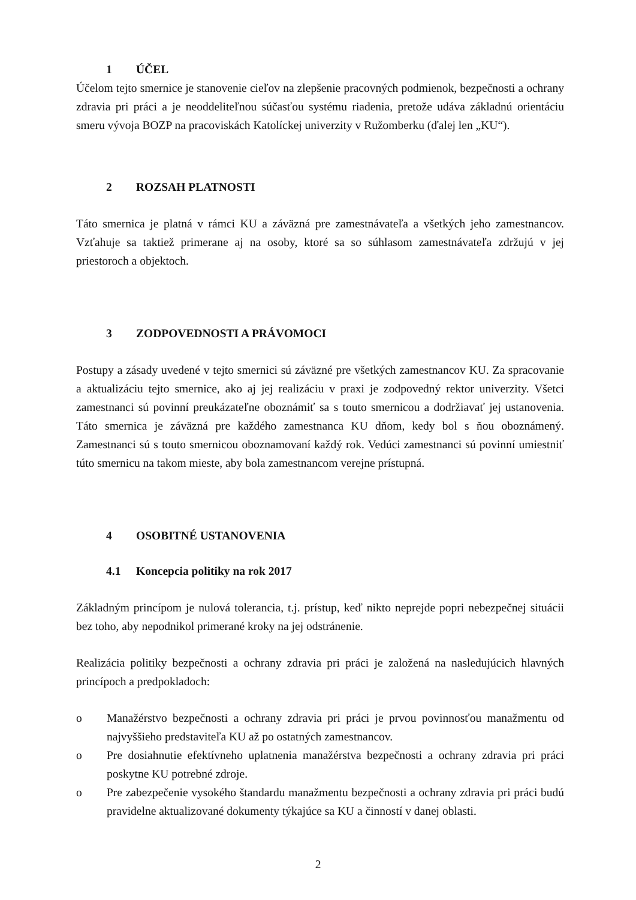1 ÚČEL
Účelom tejto smernice je stanovenie cieľov na zlepšenie pracovných podmienok, bezpečnosti a ochrany zdravia pri práci a je neoddeliteľnou súčasťou systému riadenia, pretože udáva základnú orientáciu smeru vývoja BOZP na pracoviskách Katolíckej univerzity v Ružomberku (ďalej len „KU“).
2 ROZSAH PLATNOSTI
Táto smernica je platná v rámci KU a záväzná pre zamestnávateľa a všetkých jeho zamestnancov. Vzťahuje sa taktiež primerane aj na osoby, ktoré sa so súhlasom zamestnávateľa zdržujú v jej priestoroch a objektoch.
3 ZODPOVEDNOSTI A PRÁVOMOCI
Postupy a zásady uvedené v tejto smernici sú záväzné pre všetkých zamestnancov KU. Za spracovanie a aktualizáciu tejto smernice, ako aj jej realizáciu v praxi je zodpovedný rektor univerzity. Všetci zamestnanci sú povinní preukázateľne oboznámiť sa s touto smernicou a dodržiavať jej ustanovenia. Táto smernica je záväzná pre každého zamestnanca KU dňom, kedy bol s ňou oboznámený. Zamestnanci sú s touto smernicou oboznamovaní každý rok. Vedúci zamestnanci sú povinní umiestniť túto smernicu na takom mieste, aby bola zamestnancom verejne prístupná.
4 OSOBITNÉ USTANOVENIA
4.1 Koncepcia politiky na rok 2017
Základným princípom je nulová tolerancia, t.j. prístup, keď nikto neprejde popri nebezpečnej situácii bez toho, aby nepodnikol primerané kroky na jej odstránenie.
Realizácia politiky bezpečnosti a ochrany zdravia pri práci je založená na nasledujúcich hlavných princípoch a predpokladoch:
o Manažérstvo bezpečnosti a ochrany zdravia pri práci je prvou povinnosťou manažmentu od najvyššieho predstaviteľa KU až po ostatných zamestnancov.
o Pre dosiahnutie efektívneho uplatnenia manažérstva bezpečnosti a ochrany zdravia pri práci poskytne KU potrebné zdroje.
o Pre zabezpečenie vysokého štandardu manažmentu bezpečnosti a ochrany zdravia pri práci budú pravidelne aktualizované dokumenty týkajúce sa KU a činností v danej oblasti.
2